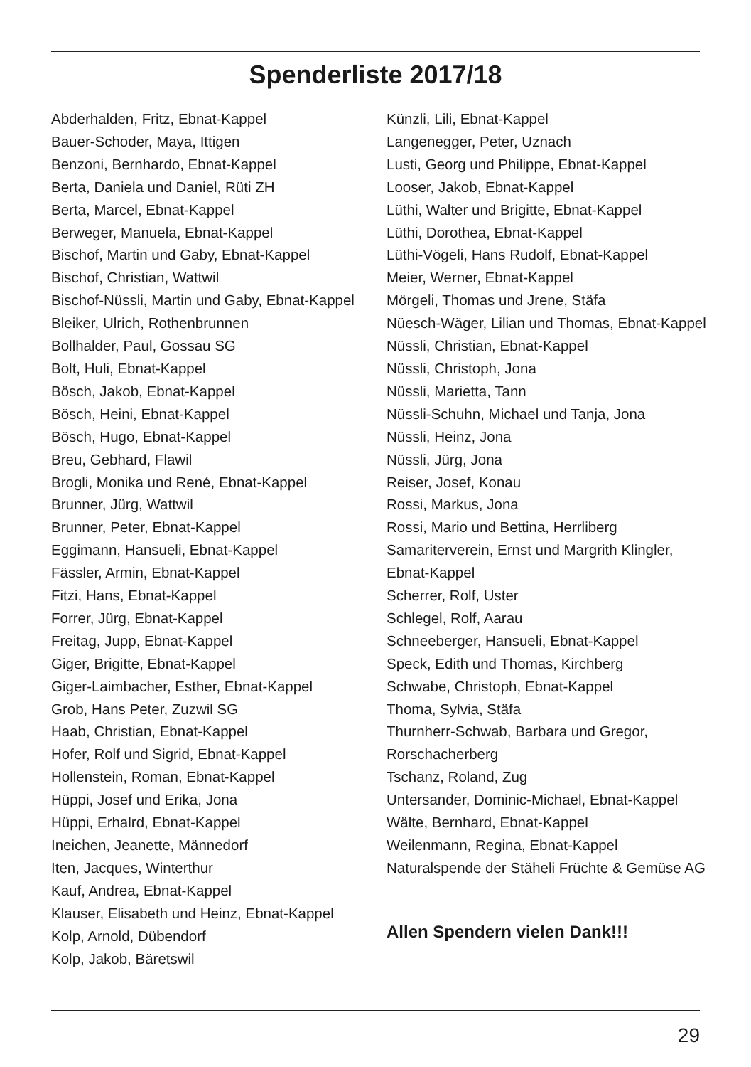Spenderliste 2017/18
Abderhalden, Fritz, Ebnat-Kappel
Bauer-Schoder, Maya, Ittigen
Benzoni, Bernhardo, Ebnat-Kappel
Berta, Daniela und Daniel, Rüti ZH
Berta, Marcel, Ebnat-Kappel
Berweger, Manuela, Ebnat-Kappel
Bischof, Martin und Gaby, Ebnat-Kappel
Bischof, Christian, Wattwil
Bischof-Nüssli, Martin und Gaby, Ebnat-Kappel
Bleiker, Ulrich, Rothenbrunnen
Bollhalder, Paul, Gossau SG
Bolt, Huli, Ebnat-Kappel
Bösch, Jakob, Ebnat-Kappel
Bösch, Heini, Ebnat-Kappel
Bösch, Hugo, Ebnat-Kappel
Breu, Gebhard, Flawil
Brogli, Monika und René, Ebnat-Kappel
Brunner, Jürg, Wattwil
Brunner, Peter, Ebnat-Kappel
Eggimann, Hansueli, Ebnat-Kappel
Fässler, Armin, Ebnat-Kappel
Fitzi, Hans, Ebnat-Kappel
Forrer, Jürg, Ebnat-Kappel
Freitag, Jupp, Ebnat-Kappel
Giger, Brigitte, Ebnat-Kappel
Giger-Laimbacher, Esther, Ebnat-Kappel
Grob, Hans Peter, Zuzwil SG
Haab, Christian, Ebnat-Kappel
Hofer, Rolf und Sigrid, Ebnat-Kappel
Hollenstein, Roman, Ebnat-Kappel
Hüppi, Josef und Erika, Jona
Hüppi, Erhalrd, Ebnat-Kappel
Ineichen, Jeanette, Männedorf
Iten, Jacques, Winterthur
Kauf, Andrea, Ebnat-Kappel
Klauser, Elisabeth und Heinz, Ebnat-Kappel
Kolp, Arnold, Dübendorf
Kolp, Jakob, Bäretswil
Künzli, Lili, Ebnat-Kappel
Langenegger, Peter, Uznach
Lusti, Georg und Philippe, Ebnat-Kappel
Looser, Jakob, Ebnat-Kappel
Lüthi, Walter und Brigitte, Ebnat-Kappel
Lüthi, Dorothea, Ebnat-Kappel
Lüthi-Vögeli, Hans Rudolf, Ebnat-Kappel
Meier, Werner, Ebnat-Kappel
Mörgeli, Thomas und Jrene, Stäfa
Nüesch-Wäger, Lilian und Thomas, Ebnat-Kappel
Nüssli, Christian, Ebnat-Kappel
Nüssli, Christoph, Jona
Nüssli, Marietta, Tann
Nüssli-Schuhn, Michael und Tanja, Jona
Nüssli, Heinz, Jona
Nüssli, Jürg, Jona
Reiser, Josef, Konau
Rossi, Markus, Jona
Rossi, Mario und Bettina, Herrliberg
Samariterverein, Ernst und Margrith Klingler,
Ebnat-Kappel
Scherrer, Rolf, Uster
Schlegel, Rolf, Aarau
Schneeberger, Hansueli, Ebnat-Kappel
Speck, Edith und Thomas, Kirchberg
Schwabe, Christoph, Ebnat-Kappel
Thoma, Sylvia, Stäfa
Thurnherr-Schwab, Barbara und Gregor,
Rorschacherberg
Tschanz, Roland, Zug
Untersander, Dominic-Michael, Ebnat-Kappel
Wälte, Bernhard, Ebnat-Kappel
Weilenmann, Regina, Ebnat-Kappel
Naturalspende der Stäheli Früchte & Gemüse AG
Allen Spendern vielen Dank!!!
29